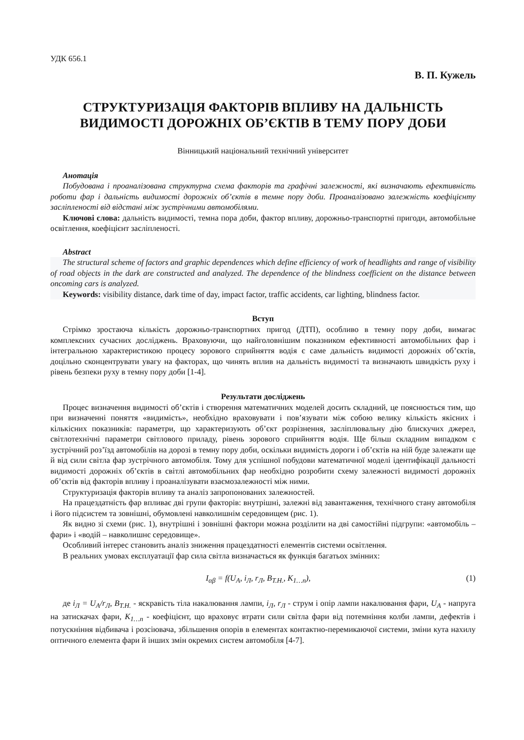УДК 656.1
В. П. Кужель
СТРУКТУРИЗАЦІЯ ФАКТОРІВ ВПЛИВУ НА ДАЛЬНІСТЬ ВИДИМОСТІ ДОРОЖНІХ ОБ’ЄКТІВ В ТЕМУ ПОРУ ДОБИ
Вінницький національний технічний університет
Анотація
Побудована і проаналізована структурна схема факторів та графічні залежності, які визначають ефективність роботи фар і дальність видимості дорожніх об’єктів в темне пору доби. Проаналізовано залежність коефіцієнту засліпленості від відстані між зустрічними автомобілями.
Ключові слова: дальність видимості, темна пора доби, фактор впливу, дорожньо-транспортні пригоди, автомобільне освітлення, коефіцієнт засліпленості.
Abstract
The structural scheme of factors and graphic dependences which define efficiency of work of headlights and range of visibility of road objects in the dark are constructed and analyzed. The dependence of the blindness coefficient on the distance between oncoming cars is analyzed.
Keywords: visibility distance, dark time of day, impact factor, traffic accidents, car lighting, blindness factor.
Вступ
Стрімко зростаюча кількість дорожньо-транспортних пригод (ДТП), особливо в темну пору доби, вимагає комплексних сучасних досліджень. Враховуючи, що найголовнішим показником ефективності автомобільних фар і інтегральною характеристикою процесу зорового сприйняття водія є саме дальність видимості дорожніх об’єктів, доцільно сконцентрувати увагу на факторах, що чинять вплив на дальність видимості та визначають швидкість руху і рівень безпеки руху в темну пору доби [1-4].
Результати досліджень
Процес визначення видимості об’єктів і створення математичних моделей досить складний, це пояснюється тим, що при визначенні поняття «видимість», необхідно враховувати і пов’язувати між собою велику кількість якісних і кількісних показників: параметри, що характеризують об’єкт розрізнення, засліплювальну дію блискучих джерел, світлотехнічні параметри світлового приладу, рівень зорового сприйняття водія. Ще більш складним випадком є зустрічний роз’їзд автомобілів на дорозі в темну пору доби, оскільки видимість дороги і об’єктів на ній буде залежати ще й від сили світла фар зустрічного автомобіля. Тому для успішної побудови математичної моделі ідентифікації дальності видимості дорожніх об’єктів в світлі автомобільних фар необхідно розробити схему залежності видимості дорожніх об’єктів від факторів впливу і проаналізувати взаємозалежності між ними.
Структуризація факторів впливу та аналіз запропонованих залежностей.
На працездатність фар впливає дві групи факторів: внутрішні, залежні від завантаження, технічного стану автомобіля і його підсистем та зовнішні, обумовлені навколишнім середовищем (рис. 1).
Як видно зі схеми (рис. 1), внутрішні і зовнішні фактори можна розділити на дві самостійні підгрупи: «автомобіль – фари» і «водій – навколишнє середовище».
Особливий інтерес становить аналіз зниження працездатності елементів системи освітлення.
В реальних умовах експлуатації фар сила світла визначається як функція багатьох змінних:
I<sub>αβ</sub> = f(U<sub>A</sub>, i<sub>Л</sub>, r<sub>Л</sub>, B<sub>T.H.</sub>, K<sub>1…n</sub>), (1)
де i<sub>Л</sub> = U<sub>A</sub>/r<sub>Л</sub>, B<sub>T.H.</sub> - яскравість тіла накалювання лампи, i<sub>Л</sub>, r<sub>Л</sub> - струм і опір лампи накалювання фари, U<sub>A</sub> - напруга на затискачах фари, K<sub>1…n</sub> - коефіцієнт, що враховує втрати сили світла фари від потемніння колби лампи, дефектів і потускніння відбивача і розсіювача, збільшення опорів в елементах контактно-перемикаючої системи, зміни кута нахилу оптичного елемента фари й інших змін окремих систем автомобіля [4-7].